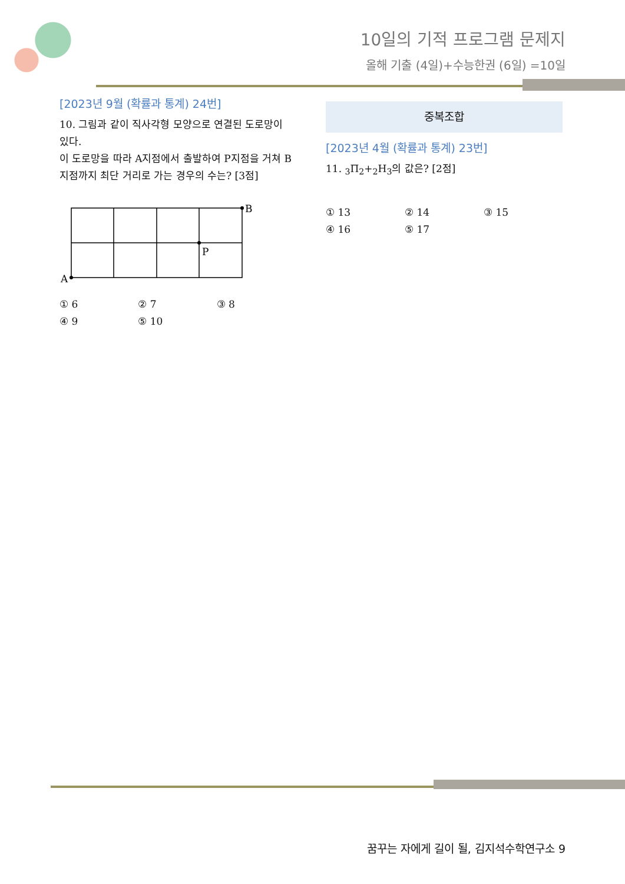10일의 기적 프로그램 문제지
올해 기출 (4일)+수능한권 (6일) =10일
[2023년 9월 (확률과 통계) 24번]
10. 그림과 같이 직사각형 모양으로 연결된 도로망이 있다.
이 도로망을 따라 A지점에서 출발하여 P지점을 거쳐 B지점까지 최단 거리로 가는 경우의 수는? [3점]
A
P
B
① 6 ② 7 ③ 8 ④ 9 ⑤ 10
중복조합
[2023년 4월 (확률과 통계) 23번]
11. <sub>3</sub>Π<sub>2</sub>+<sub>2</sub>H<sub>3</sub>의 값은? [2점]
① 13 ② 14 ③ 15 ④ 16 ⑤ 17
꿈꾸는 자에게 길이 될, 김지석수학연구소 9